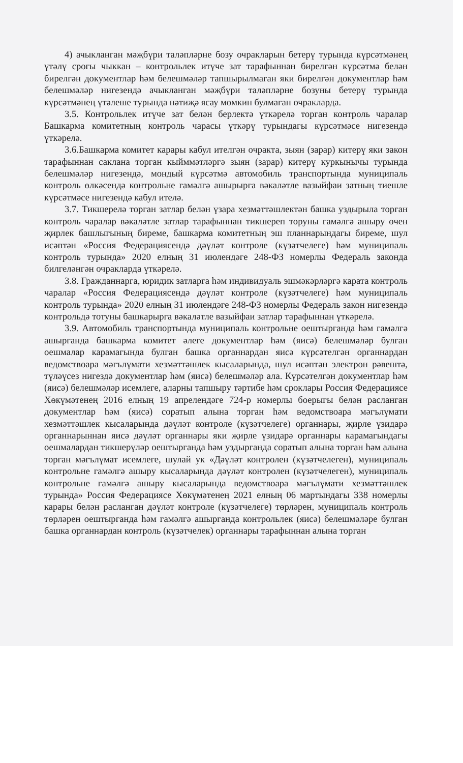4) ачыкланган мәҗбүри таләпләрне бозу очракларын бетерү турында күрсәтмәнең үтәлү срогы чыккан – контрольлек итүче зат тарафыннан бирелгән күрсәтмә белән бирелгән документлар һәм белешмәләр тапшырылмаган яки бирелгән документлар һәм белешмәләр нигезендә ачыкланган мәҗбүри таләпләрне бозуны бетерү турында күрсәтмәнең үтәлеше турында нәтиҗә ясау мөмкин булмаган очракларда.
3.5. Контрольлек итүче зат белән берлектә үткәрелә торган контроль чаралар Башкарма комитетның контроль чарасы үткәрү турындагы күрсәтмәсе нигезендә үткәрелә.
3.6.Башкарма комитет карары кабул ителгән очракта, зыян (зарар) китерү яки закон тарафыннан саклана торган кыйммәтләргә зыян (зарар) китерү куркынычы турында белешмәләр нигезендә, мондый күрсәтмә автомобиль транспортында муниципаль контроль өлкәсендә контрольне гамәлгә ашырырга вәкаләтле вазыйфаи затның тиешле күрсәтмәсе нигезендә кабул ителә.
3.7. Тикшерелә торган затлар белән үзара хезмәттәшлектән башка уздырыла торган контроль чаралар вәкаләтле затлар тарафыннан тикшереп торуны гамәлгә ашыру өчен җирлек башлыгының биреме, башкарма комитетның эш планнарындагы биреме, шул исәптән «Россия Федерациясендә дәүләт контроле (күзәтчелеге) һәм муниципаль контроль турында» 2020 елның 31 июлендәге 248-ФЗ номерлы Федераль законда билгеләнгән очракларда үткәрелә.
3.8. Гражданнарга, юридик затларга һәм индивидуаль эшмәкәрләргә карата контроль чаралар «Россия Федерациясендә дәүләт контроле (күзәтчелеге) һәм муниципаль контроль турында» 2020 елның 31 июлендәге 248-ФЗ номерлы Федераль закон нигезендә контрольдә тотуны башкарырга вәкаләтле вазыйфаи затлар тарафыннан үткәрелә.
3.9. Автомобиль транспортында муниципаль контрольне оештырганда һәм гамәлгә ашырганда башкарма комитет әлеге документлар һәм (яисә) белешмәләр булган оешмалар карамагында булган башка органнардан яисә күрсәтелгән органнардан ведомствоара мәгълүмати хезмәттәшлек кысаларында, шул исәптән электрон рәвештә, түләүсез нигездә документлар һәм (яисә) белешмәләр ала. Күрсәтелгән документлар һәм (яисә) белешмәләр исемлеге, аларны тапшыру тәртибе һәм сроклары Россия Федерациясе Хөкүмәтенең 2016 елның 19 апрелендәге 724-р номерлы боерыгы белән расланган документлар һәм (яисә) соратып алына торган һәм ведомствоара мәгълүмати хезмәттәшлек кысаларында дәүләт контроле (күзәтчелеге) органнары, җирле үзидарә органнарыннан яисә дәүләт органнары яки җирле үзидарә органнары карамагындагы оешмалардан тикшерүләр оештырганда һәм уздырганда соратып алына торган һәм алына торган мәгълүмат исемлеге, шулай ук «Дәүләт контролен (күзәтчелеген), муниципаль контрольне гамәлгә ашыру кысаларында дәүләт контролен (күзәтчелеген), муниципаль контрольне гамәлгә ашыру кысаларында ведомствоара мәгълүмати хезмәттәшлек турында» Россия Федерациясе Хөкүмәтенең 2021 елның 06 мартындагы 338 номерлы карары белән расланган дәүләт контроле (күзәтчелеге) төрләрен, муниципаль контроль төрләрен оештырганда һәм гамәлгә ашырганда контрольлек (яисә) белешмәләре булган башка органнардан контроль (күзәтчелек) органнары тарафыннан алына торган